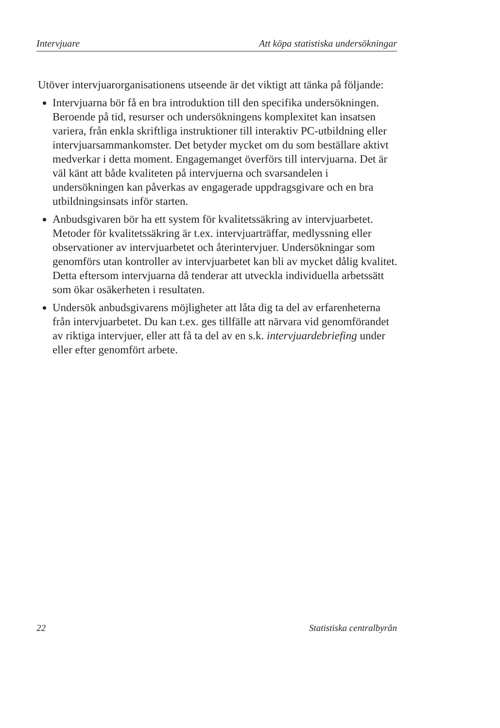Intervjuare Att köpa statistiska undersökningar
Utöver intervjuarorganisationens utseende är det viktigt att tänka på följande:
Intervjuarna bör få en bra introduktion till den specifika undersökningen. Beroende på tid, resurser och undersökningens komplexitet kan insatsen variera, från enkla skriftliga instruktioner till interaktiv PC-utbildning eller intervjuarsammankomster. Det betyder mycket om du som beställare aktivt medverkar i detta moment. Engagemanget överförs till intervjuarna. Det är väl känt att både kvaliteten på intervjuerna och svarsandelen i undersökningen kan påverkas av engagerade uppdragsgivare och en bra utbildningsinsats inför starten.
Anbudsgivaren bör ha ett system för kvalitetssäkring av intervjuarbetet. Metoder för kvalitetssäkring är t.ex. intervjuarträffar, medlyssning eller observationer av intervjuarbetet och återintervjuer. Undersökningar som genomförs utan kontroller av intervjuarbetet kan bli av mycket dålig kvalitet. Detta eftersom intervjuarna då tenderar att utveckla individuella arbetssätt som ökar osäkerheten i resultaten.
Undersök anbudsgivarens möjligheter att låta dig ta del av erfarenheterna från intervjuarbetet. Du kan t.ex. ges tillfälle att närvara vid genomförandet av riktiga intervjuer, eller att få ta del av en s.k. intervjuardebriefing under eller efter genomfört arbete.
22 Statistiska centralbyrån